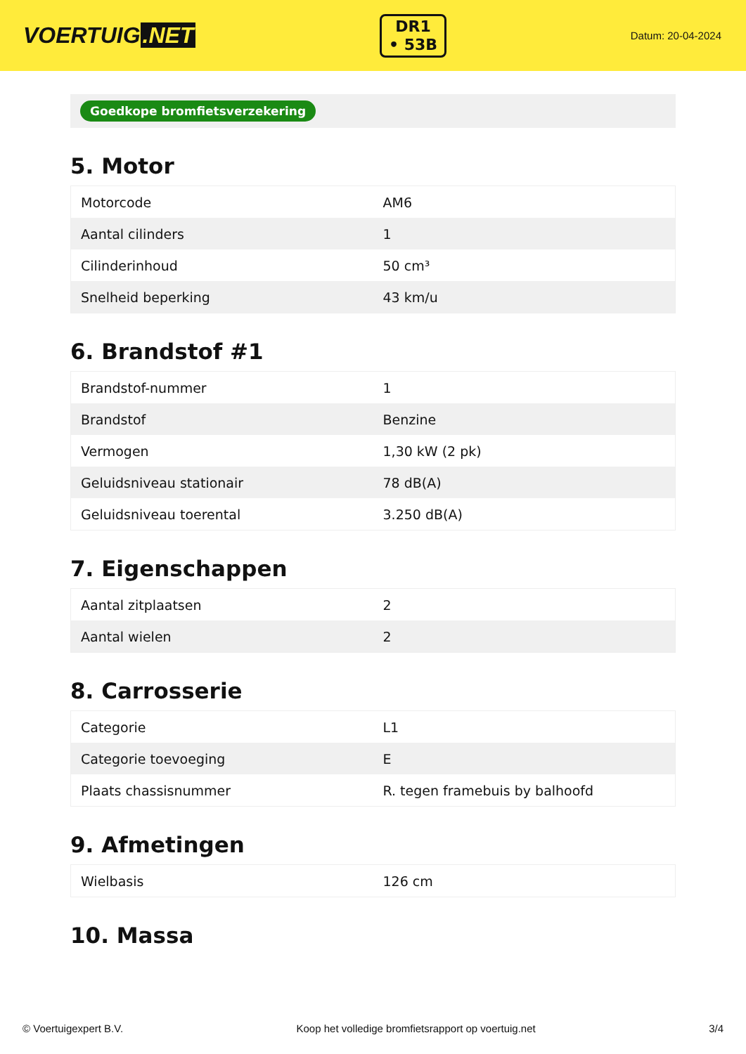VOERTUIG.NET
DR1
• 53B
Datum: 20-04-2024
Goedkope bromfietsverzekering
5. Motor
| Motorcode | AM6 |
| Aantal cilinders | 1 |
| Cilinderinhoud | 50 cm³ |
| Snelheid beperking | 43 km/u |
6. Brandstof #1
| Brandstof-nummer | 1 |
| Brandstof | Benzine |
| Vermogen | 1,30 kW (2 pk) |
| Geluidsniveau stationair | 78 dB(A) |
| Geluidsniveau toerental | 3.250 dB(A) |
7. Eigenschappen
| Aantal zitplaatsen | 2 |
| Aantal wielen | 2 |
8. Carrosserie
| Categorie | L1 |
| Categorie toevoeging | E |
| Plaats chassisnummer | R. tegen framebuis by balhoofd |
9. Afmetingen
| Wielbasis | 126 cm |
10. Massa
© Voertuigexpert B.V. Koop het volledige bromfietsrapport op voertuig.net 3/4